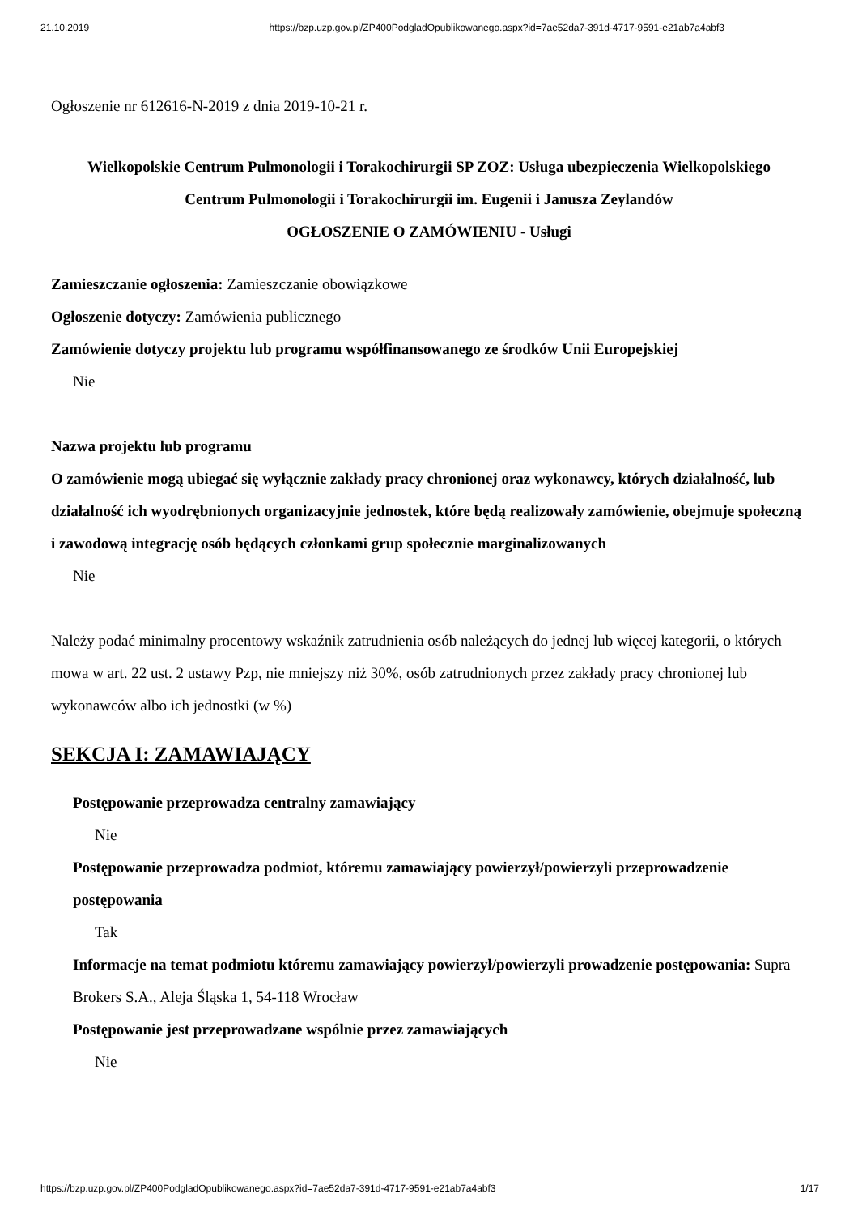21.10.2019 https://bzp.uzp.gov.pl/ZP400PodgladOpublikowanego.aspx?id=7ae52da7-391d-4717-9591-e21ab7a4abf3
Ogłoszenie nr 612616-N-2019 z dnia 2019-10-21 r.
Wielkopolskie Centrum Pulmonologii i Torakochirurgii SP ZOZ: Usługa ubezpieczenia Wielkopolskiego Centrum Pulmonologii i Torakochirurgii im. Eugenii i Janusza Zeylandów
OGŁOSZENIE O ZAMÓWIENIU - Usługi
Zamieszczanie ogłoszenia: Zamieszczanie obowiązkowe
Ogłoszenie dotyczy: Zamówienia publicznego
Zamówienie dotyczy projektu lub programu współfinansowanego ze środków Unii Europejskiej
Nie
Nazwa projektu lub programu
O zamówienie mogą ubiegać się wyłącznie zakłady pracy chronionej oraz wykonawcy, których działalność, lub działalność ich wyodrębnionych organizacyjnie jednostek, które będą realizowały zamówienie, obejmuje społeczną i zawodową integrację osób będących członkami grup społecznie marginalizowanych
Nie
Należy podać minimalny procentowy wskaźnik zatrudnienia osób należących do jednej lub więcej kategorii, o których mowa w art. 22 ust. 2 ustawy Pzp, nie mniejszy niż 30%, osób zatrudnionych przez zakłady pracy chronionej lub wykonawców albo ich jednostki (w %)
SEKCJA I: ZAMAWIAJĄCY
Postępowanie przeprowadza centralny zamawiający
Nie
Postępowanie przeprowadza podmiot, któremu zamawiający powierzył/powierzyli przeprowadzenie postępowania
Tak
Informacje na temat podmiotu któremu zamawiający powierzył/powierzyli prowadzenie postępowania: Supra Brokers S.A., Aleja Śląska 1, 54-118 Wrocław
Postępowanie jest przeprowadzane wspólnie przez zamawiających
Nie
https://bzp.uzp.gov.pl/ZP400PodgladOpublikowanego.aspx?id=7ae52da7-391d-4717-9591-e21ab7a4abf3 1/17